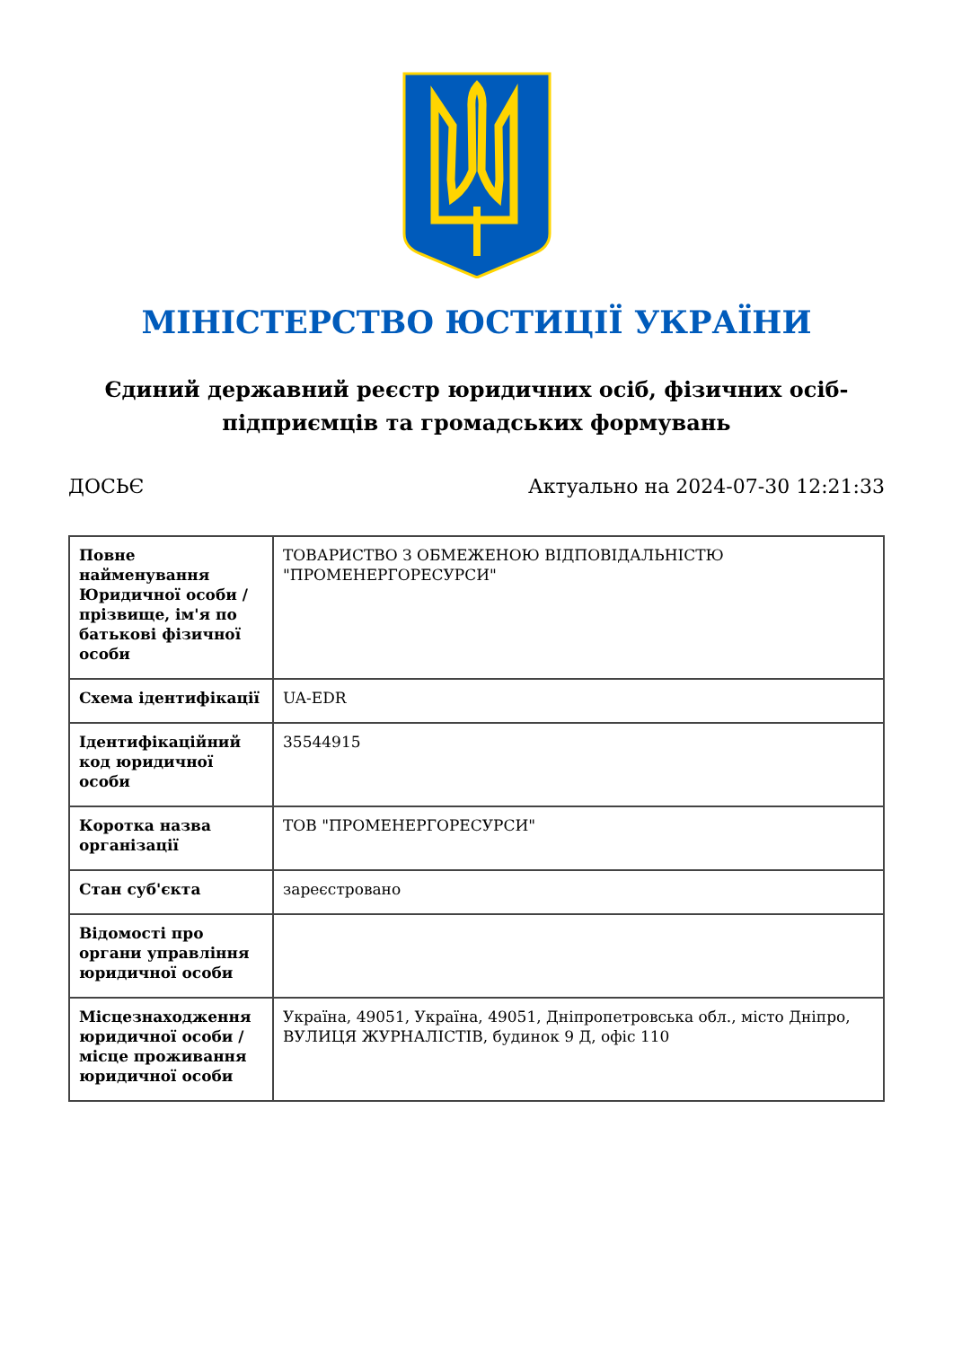МІНІСТЕРСТВО ЮСТИЦІЇ УКРАЇНИ
Єдиний державний реєстр юридичних осіб, фізичних осіб-підприємців та громадських формувань
ДОСЬЄ Актуально на 2024-07-30 12:21:33
| Повне найменування Юридичної особи / прізвище, ім'я по батькові фізичної особи | ТОВАРИСТВО З ОБМЕЖЕНОЮ ВІДПОВІДАЛЬНІСТЮ "ПРОМЕНЕРГОРЕСУРСИ" |
| Схема ідентифікації | UA-EDR |
| Ідентифікаційний код юридичної особи | 35544915 |
| Коротка назва організації | ТОВ "ПРОМЕНЕРГОРЕСУРСИ" |
| Стан суб'єкта | зареєстровано |
| Відомості про органи управління юридичної особи | |
| Місцезнаходження юридичної особи / місце проживання юридичної особи | Україна, 49051, Україна, 49051, Дніпропетровська обл., місто Дніпро, ВУЛИЦЯ ЖУРНАЛІСТІВ, будинок 9 Д, офіс 110 |